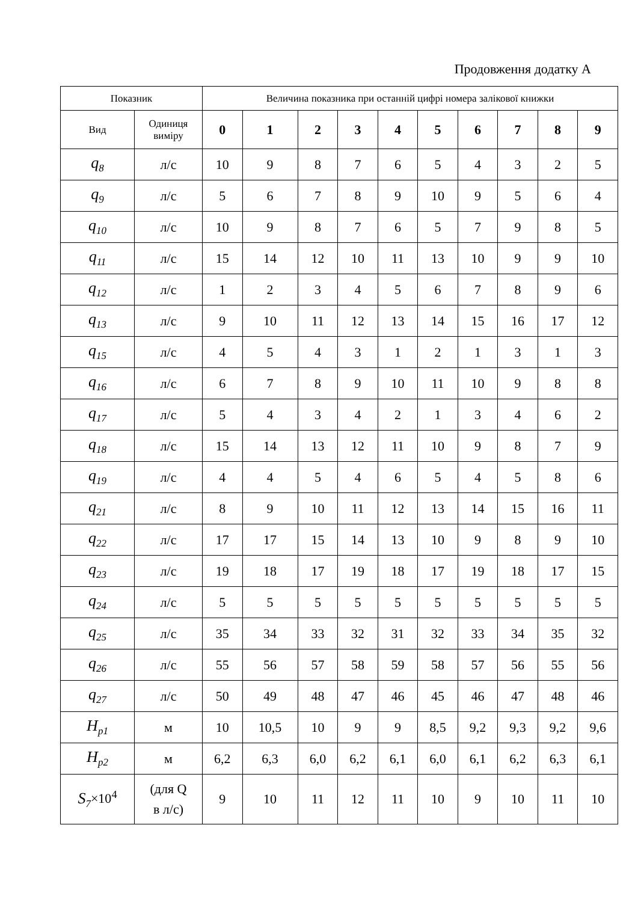Продовження додатку А
| Показник | | Величина показника при останній цифрі номера залікової книжки | | | | | | | | | |
| --- | --- | --- | --- | --- | --- | --- | --- | --- | --- | --- | --- |
| Вид | Одиниця виміру | 0 | 1 | 2 | 3 | 4 | 5 | 6 | 7 | 8 | 9 |
| q<sub>8</sub> | л/с | 10 | 9 | 8 | 7 | 6 | 5 | 4 | 3 | 2 | 5 |
| q<sub>9</sub> | л/с | 5 | 6 | 7 | 8 | 9 | 10 | 9 | 5 | 6 | 4 |
| q<sub>10</sub> | л/с | 10 | 9 | 8 | 7 | 6 | 5 | 7 | 9 | 8 | 5 |
| q<sub>11</sub> | л/с | 15 | 14 | 12 | 10 | 11 | 13 | 10 | 9 | 9 | 10 |
| q<sub>12</sub> | л/с | 1 | 2 | 3 | 4 | 5 | 6 | 7 | 8 | 9 | 6 |
| q<sub>13</sub> | л/с | 9 | 10 | 11 | 12 | 13 | 14 | 15 | 16 | 17 | 12 |
| q<sub>15</sub> | л/с | 4 | 5 | 4 | 3 | 1 | 2 | 1 | 3 | 1 | 3 |
| q<sub>16</sub> | л/с | 6 | 7 | 8 | 9 | 10 | 11 | 10 | 9 | 8 | 8 |
| q<sub>17</sub> | л/с | 5 | 4 | 3 | 4 | 2 | 1 | 3 | 4 | 6 | 2 |
| q<sub>18</sub> | л/с | 15 | 14 | 13 | 12 | 11 | 10 | 9 | 8 | 7 | 9 |
| q<sub>19</sub> | л/с | 4 | 4 | 5 | 4 | 6 | 5 | 4 | 5 | 8 | 6 |
| q<sub>21</sub> | л/с | 8 | 9 | 10 | 11 | 12 | 13 | 14 | 15 | 16 | 11 |
| q<sub>22</sub> | л/с | 17 | 17 | 15 | 14 | 13 | 10 | 9 | 8 | 9 | 10 |
| q<sub>23</sub> | л/с | 19 | 18 | 17 | 19 | 18 | 17 | 19 | 18 | 17 | 15 |
| q<sub>24</sub> | л/с | 5 | 5 | 5 | 5 | 5 | 5 | 5 | 5 | 5 | 5 |
| q<sub>25</sub> | л/с | 35 | 34 | 33 | 32 | 31 | 32 | 33 | 34 | 35 | 32 |
| q<sub>26</sub> | л/с | 55 | 56 | 57 | 58 | 59 | 58 | 57 | 56 | 55 | 56 |
| q<sub>27</sub> | л/с | 50 | 49 | 48 | 47 | 46 | 45 | 46 | 47 | 48 | 46 |
| H<sub>p1</sub> | м | 10 | 10,5 | 10 | 9 | 9 | 8,5 | 9,2 | 9,3 | 9,2 | 9,6 |
| H<sub>p2</sub> | м | 6,2 | 6,3 | 6,0 | 6,2 | 6,1 | 6,0 | 6,1 | 6,2 | 6,3 | 6,1 |
| S<sub>7</sub> ×10<sup>4</sup> | (для Q в л/с) | 9 | 10 | 11 | 12 | 11 | 10 | 9 | 10 | 11 | 10 |